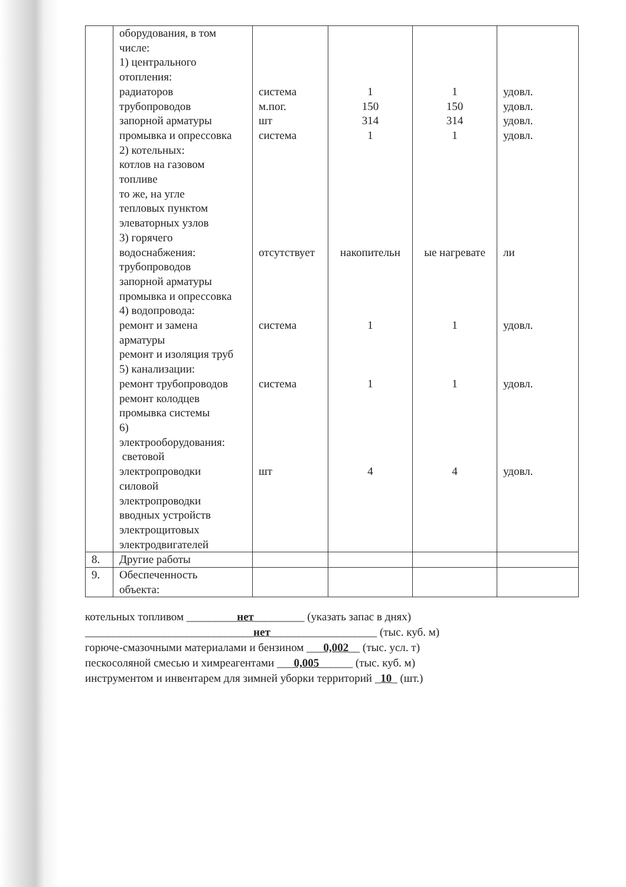| | оборудования, в том числе: 1) центрального отопления: радиаторов трубопроводов запорной арматуры промывка и опрессовка 2) котельных: котлов на газовом топливе то же, на угле тепловых пунктом элеваторных узлов 3) горячего водоснабжения: трубопроводов запорной арматуры промывка и опрессовка 4) водопровода: ремонт и замена арматуры ремонт и изоляция труб 5) канализации: ремонт трубопроводов ремонт колодцев промывка системы 6) электрооборудования: световой электропроводки силовой электропроводки вводных устройств электрощитовых электродвигателей | система м.пог. шт система отсутствует система система шт | 1 150 314 1 накопительн 1 1 4 | 1 150 314 1 ые нагревате 1 1 4 | удовл. удовл. удовл. удовл. ли удовл. удовл. удовл. |
| 8. | Другие работы | | | | |
| 9. | Обеспеченность объекта: | | | | |
котельных топливом _________нет_________ (указать запас в днях)
______________________________нет___________________ (тыс. куб. м)
горюче-смазочными материалами и бензином ___0,002__ (тыс. усл. т)
пескосоляной смесью и химреагентами ___0,005______ (тыс. куб. м)
инструментом и инвентарем для зимней уборки территорий _10_ (шт.)